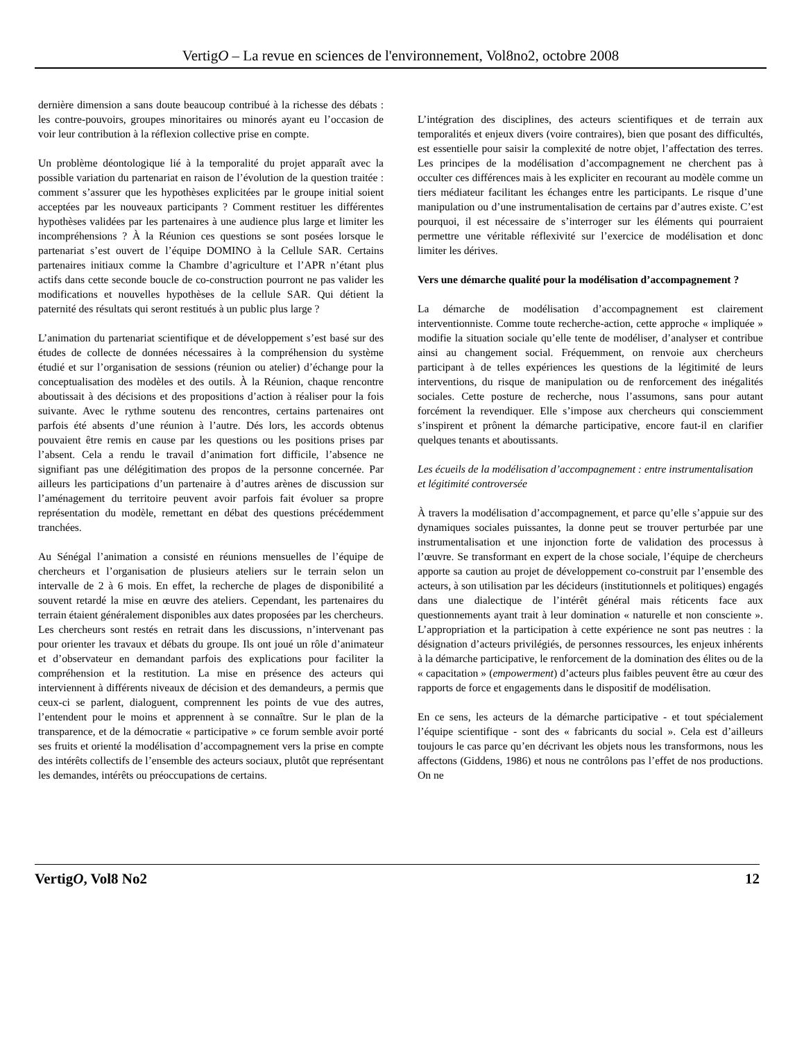VertigO – La revue en sciences de l'environnement, Vol8no2, octobre 2008
dernière dimension a sans doute beaucoup contribué à la richesse des débats : les contre-pouvoirs, groupes minoritaires ou minorés ayant eu l’occasion de voir leur contribution à la réflexion collective prise en compte.
Un problème déontologique lié à la temporalité du projet apparaît avec la possible variation du partenariat en raison de l’évolution de la question traitée : comment s’assurer que les hypothèses explicitées par le groupe initial soient acceptées par les nouveaux participants ? Comment restituer les différentes hypothèses validées par les partenaires à une audience plus large et limiter les incompréhensions ? À la Réunion ces questions se sont posées lorsque le partenariat s’est ouvert de l’équipe DOMINO à la Cellule SAR. Certains partenaires initiaux comme la Chambre d’agriculture et l’APR n’étant plus actifs dans cette seconde boucle de co-construction pourront ne pas valider les modifications et nouvelles hypothèses de la cellule SAR. Qui détient la paternité des résultats qui seront restitués à un public plus large ?
L’animation du partenariat scientifique et de développement s’est basé sur des études de collecte de données nécessaires à la compréhension du système étudié et sur l’organisation de sessions (réunion ou atelier) d’échange pour la conceptualisation des modèles et des outils. À la Réunion, chaque rencontre aboutissait à des décisions et des propositions d’action à réaliser pour la fois suivante. Avec le rythme soutenu des rencontres, certains partenaires ont parfois été absents d’une réunion à l’autre. Dés lors, les accords obtenus pouvaient être remis en cause par les questions ou les positions prises par l’absent. Cela a rendu le travail d’animation fort difficile, l’absence ne signifiant pas une délégitimation des propos de la personne concernée. Par ailleurs les participations d’un partenaire à d’autres arènes de discussion sur l’aménagement du territoire peuvent avoir parfois fait évoluer sa propre représentation du modèle, remettant en débat des questions précédemment tranchées.
Au Sénégal l’animation a consisté en réunions mensuelles de l’équipe de chercheurs et l’organisation de plusieurs ateliers sur le terrain selon un intervalle de 2 à 6 mois. En effet, la recherche de plages de disponibilité a souvent retardé la mise en œuvre des ateliers. Cependant, les partenaires du terrain étaient généralement disponibles aux dates proposées par les chercheurs. Les chercheurs sont restés en retrait dans les discussions, n’intervenant pas pour orienter les travaux et débats du groupe. Ils ont joué un rôle d’animateur et d’observateur en demandant parfois des explications pour faciliter la compréhension et la restitution. La mise en présence des acteurs qui interviennent à différents niveaux de décision et des demandeurs, a permis que ceux-ci se parlent, dialoguent, comprennent les points de vue des autres, l’entendent pour le moins et apprennent à se connaître. Sur le plan de la transparence, et de la démocratie « participative » ce forum semble avoir porté ses fruits et orienté la modélisation d’accompagnement vers la prise en compte des intérêts collectifs de l’ensemble des acteurs sociaux, plutôt que représentant les demandes, intérêts ou préoccupations de certains.
L’intégration des disciplines, des acteurs scientifiques et de terrain aux temporalités et enjeux divers (voire contraires), bien que posant des difficultés, est essentielle pour saisir la complexité de notre objet, l’affectation des terres. Les principes de la modélisation d’accompagnement ne cherchent pas à occulter ces différences mais à les expliciter en recourant au modèle comme un tiers médiateur facilitant les échanges entre les participants. Le risque d’une manipulation ou d’une instrumentalisation de certains par d’autres existe. C’est pourquoi, il est nécessaire de s’interroger sur les éléments qui pourraient permettre une véritable réflexivité sur l’exercice de modélisation et donc limiter les dérives.
Vers une démarche qualité pour la modélisation d’accompagnement ?
La démarche de modélisation d’accompagnement est clairement interventionniste. Comme toute recherche-action, cette approche « impliquée » modifie la situation sociale qu’elle tente de modéliser, d’analyser et contribue ainsi au changement social. Fréquemment, on renvoie aux chercheurs participant à de telles expériences les questions de la légitimité de leurs interventions, du risque de manipulation ou de renforcement des inégalités sociales. Cette posture de recherche, nous l’assumons, sans pour autant forcément la revendiquer. Elle s’impose aux chercheurs qui consciemment s’inspirent et prônent la démarche participative, encore faut-il en clarifier quelques tenants et aboutissants.
Les écueils de la modélisation d’accompagnement : entre instrumentalisation et légitimité controversée
À travers la modélisation d’accompagnement, et parce qu’elle s’appuie sur des dynamiques sociales puissantes, la donne peut se trouver perturbée par une instrumentalisation et une injonction forte de validation des processus à l’œuvre. Se transformant en expert de la chose sociale, l’équipe de chercheurs apporte sa caution au projet de développement co-construit par l’ensemble des acteurs, à son utilisation par les décideurs (institutionnels et politiques) engagés dans une dialectique de l’intérêt général mais réticents face aux questionnements ayant trait à leur domination « naturelle et non consciente ». L’appropriation et la participation à cette expérience ne sont pas neutres : la désignation d’acteurs privilégiés, de personnes ressources, les enjeux inhérents à la démarche participative, le renforcement de la domination des élites ou de la « capacitation » (empowerment) d’acteurs plus faibles peuvent être au cœur des rapports de force et engagements dans le dispositif de modélisation.
En ce sens, les acteurs de la démarche participative - et tout spécialement l’équipe scientifique - sont des « fabricants du social ». Cela est d’ailleurs toujours le cas parce qu’en décrivant les objets nous les transformons, nous les affectons (Giddens, 1986) et nous ne contrôlons pas l’effet de nos productions. On ne
VertigO, Vol8 No2 12